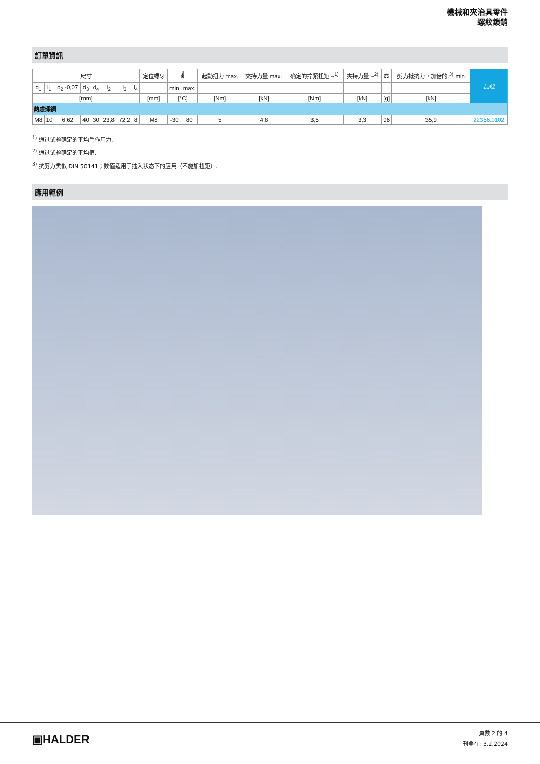機械和夾治具零件
螺紋鎖銷
訂單資訊
| 尺寸 | | | | | | | | 定位螺牙 | 🌡 | | 起動扭力 max. | 夾持力量 max. | 确定的拧紧扭矩 ~<sup>1)</sup> | 夾持力量 ~<sup>2)</sup> | ⚖ | 剪力抵抗力，加倍的 <sup>3)</sup> min | 品號 |
| --- | --- | --- | --- | --- | --- | --- | --- | --- | --- | --- | --- | --- | --- | --- | --- | --- | --- |
| d<sub>1</sub> | l<sub>1</sub> | d<sub>2</sub> -0,07 | d<sub>3</sub> | d<sub>4</sub> | l<sub>2</sub> | l<sub>3</sub> | l<sub>4</sub> | | min | max. | | | | | | | |
| [mm] | | | | | | | | [mm] | [°C] | | [Nm] | [kN] | [Nm] | [kN] | [g] | [kN] | |
| 熱處理鋼 | | | | | | | | | | | | | | | | | |
| M8 | 10 | 6,62 | 40 | 30 | 23,8 | 72,2 | 8 | M8 | -30 | 80 | 5 | 4,8 | 3,5 | 3,3 | 96 | 35,9 | 22356.0102 |
<sup>1)</sup> 通过试验确定的平均手作用力.
<sup>2)</sup> 通过试验确定的平均值.
<sup>3)</sup> 抗剪力类似 DIN 50141；数值适用于插入状态下的应用（不施加扭矩）.
應用範例
▣HALDER
頁數 2 的 4
刊登在: 3.2.2024